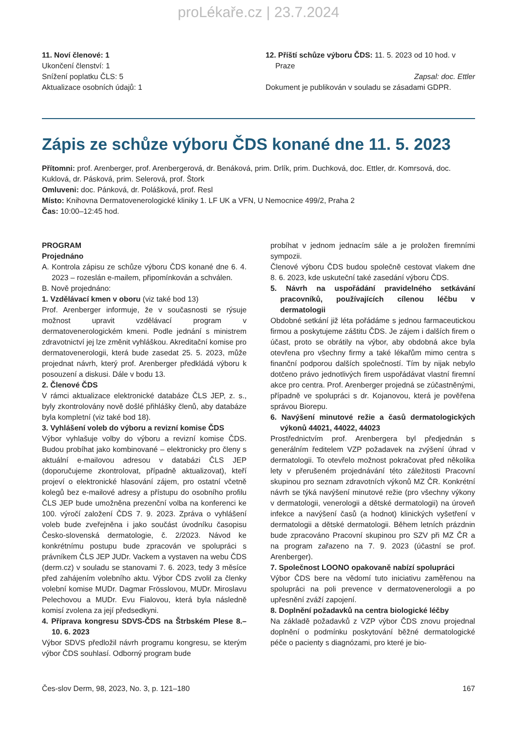proLékaře.cz | 23.7.2024
11. Noví členové: 1
Ukončení členství: 1
Snížení poplatku ČLS: 5
Aktualizace osobních údajů: 1
12. Příští schůze výboru ČDS: 11. 5. 2023 od 10 hod. v Praze
Zapsal: doc. Ettler
Dokument je publikován v souladu se zásadami GDPR.
Zápis ze schůze výboru ČDS konané dne 11. 5. 2023
Přítomni: prof. Arenberger, prof. Arenbergerová, dr. Benáková, prim. Drlík, prim. Duchková, doc. Ettler, dr. Komrsová, doc. Kuklová, dr. Pásková, prim. Selerová, prof. Štork
Omluveni: doc. Pánková, dr. Polášková, prof. Resl
Místo: Knihovna Dermatovenerologické kliniky 1. LF UK a VFN, U Nemocnice 499/2, Praha 2
Čas: 10:00–12:45 hod.
PROGRAM
Projednáno
A. Kontrola zápisu ze schůze výboru ČDS konané dne 6. 4. 2023 – rozeslán e-mailem, připomínkován a schválen.
B. Nově projednáno:
1. Vzdělávací kmen v oboru (viz také bod 13)
Prof. Arenberger informuje, že v současnosti se rýsuje možnost upravit vzdělávací program v dermatovenerologickém kmeni. Podle jednání s ministrem zdravotnictví jej lze změnit vyhláškou. Akreditační komise pro dermatovenerologii, která bude zasedat 25. 5. 2023, může projednat návrh, který prof. Arenberger předkládá výboru k posouzení a diskusi. Dále v bodu 13.
2. Členové ČDS
V rámci aktualizace elektronické databáze ČLS JEP, z. s., byly zkontrolovány nově došlé přihlášky členů, aby databáze byla kompletní (viz také bod 18).
3. Vyhlášení voleb do výboru a revizní komise ČDS
Výbor vyhlašuje volby do výboru a revizní komise ČDS. Budou probíhat jako kombinované – elektronicky pro členy s aktuální e-mailovou adresou v databázi ČLS JEP (doporučujeme zkontrolovat, případně aktualizovat), kteří projeví o elektronické hlasování zájem, pro ostatní včetně kolegů bez e-mailové adresy a přístupu do osobního profilu ČLS JEP bude umožněna prezenční volba na konferenci ke 100. výročí založení ČDS 7. 9. 2023. Zpráva o vyhlášení voleb bude zveřejněna i jako součást úvodníku časopisu Česko-slovenská dermatologie, č. 2/2023. Návod ke konkrétnímu postupu bude zpracován ve spolupráci s právníkem ČLS JEP JUDr. Vackem a vystaven na webu ČDS (derm.cz) v souladu se stanovami 7. 6. 2023, tedy 3 měsíce před zahájením volebního aktu. Výbor ČDS zvolil za členky volební komise MUDr. Dagmar Frösslovou, MUDr. Miroslavu Pelechovou a MUDr. Evu Fialovou, která byla následně komisí zvolena za její předsedkyni.
4. Příprava kongresu SDVS-ČDS na Štrbském Plese 8.–10. 6. 2023
Výbor SDVS předložil návrh programu kongresu, se kterým výbor ČDS souhlasí. Odborný program bude
probíhat v jednom jednacím sále a je proložen firemními sympozii.
Členové výboru ČDS budou společně cestovat vlakem dne 8. 6. 2023, kde uskuteční také zasedání výboru ČDS.
5. Návrh na uspořádání pravidelného setkávání pracovníků, používajících cílenou léčbu v dermatologii
Obdobné setkání již léta pořádáme s jednou farmaceutickou firmou a poskytujeme záštitu ČDS. Je zájem i dalších firem o účast, proto se obrátily na výbor, aby obdobná akce byla otevřena pro všechny firmy a také lékařům mimo centra s finanční podporou dalších společností. Tím by nijak nebylo dotčeno právo jednotlivých firem uspořádávat vlastní firemní akce pro centra. Prof. Arenberger projedná se zúčastněnými, případně ve spolupráci s dr. Kojanovou, která je pověřena správou Biorepu.
6. Navýšení minutové režie a časů dermatologických výkonů 44021, 44022, 44023
Prostřednictvím prof. Arenbergera byl předjednán s generálním ředitelem VZP požadavek na zvýšení úhrad v dermatologii. To otevřelo možnost pokračovat před několika lety v přerušeném projednávání této záležitosti Pracovní skupinou pro seznam zdravotních výkonů MZ ČR. Konkrétní návrh se týká navýšení minutové režie (pro všechny výkony v dermatologii, venerologii a dětské dermatologii) na úroveň infekce a navýšení časů (a hodnot) klinických vyšetření v dermatologii a dětské dermatologii. Během letních prázdnin bude zpracováno Pracovní skupinou pro SZV při MZ ČR a na program zařazeno na 7. 9. 2023 (účastní se prof. Arenberger).
7. Společnost LOONO opakovaně nabízí spolupráci
Výbor ČDS bere na vědomí tuto iniciativu zaměřenou na spolupráci na poli prevence v dermatovenerologii a po upřesnění zváží zapojení.
8. Doplnění požadavků na centra biologické léčby
Na základě požadavků z VZP výbor ČDS znovu projednal doplnění o podmínku poskytování běžné dermatologické péče o pacienty s diagnózami, pro které je bio-
Čes-slov Derm, 98, 2023, No. 3, p. 121–180 167